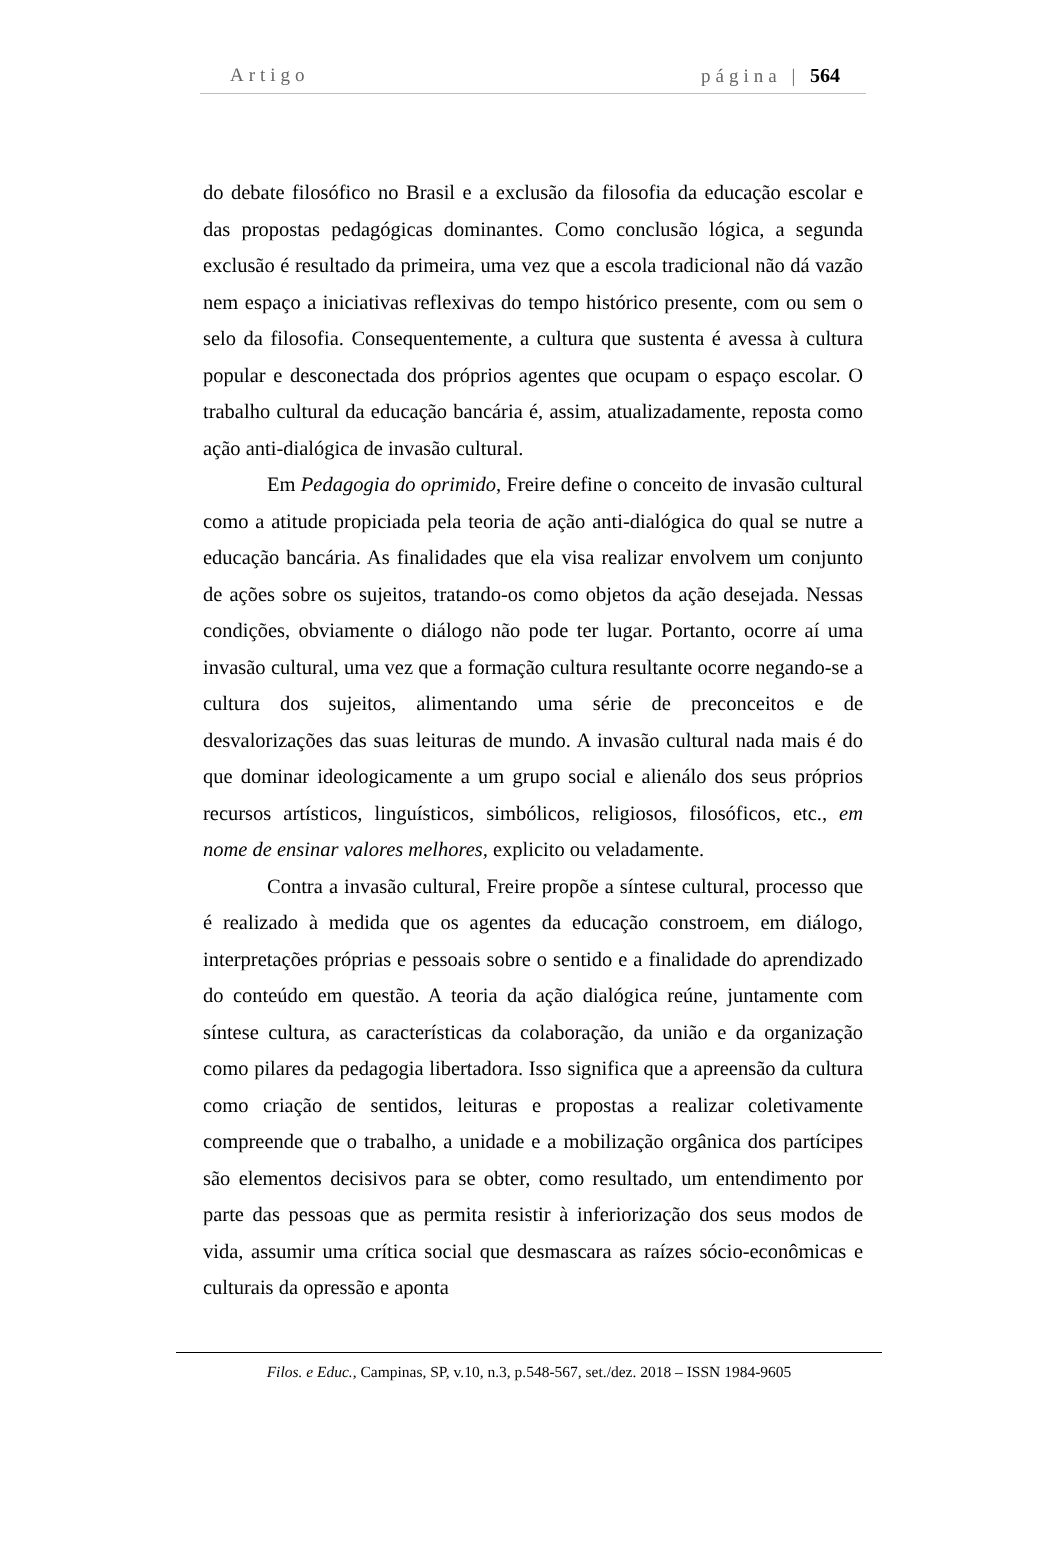Artigo página | 564
do debate filosófico no Brasil e a exclusão da filosofia da educação escolar e das propostas pedagógicas dominantes. Como conclusão lógica, a segunda exclusão é resultado da primeira, uma vez que a escola tradicional não dá vazão nem espaço a iniciativas reflexivas do tempo histórico presente, com ou sem o selo da filosofia. Consequentemente, a cultura que sustenta é avessa à cultura popular e desconectada dos próprios agentes que ocupam o espaço escolar. O trabalho cultural da educação bancária é, assim, atualizadamente, reposta como ação anti-dialógica de invasão cultural.
Em Pedagogia do oprimido, Freire define o conceito de invasão cultural como a atitude propiciada pela teoria de ação anti-dialógica do qual se nutre a educação bancária. As finalidades que ela visa realizar envolvem um conjunto de ações sobre os sujeitos, tratando-os como objetos da ação desejada. Nessas condições, obviamente o diálogo não pode ter lugar. Portanto, ocorre aí uma invasão cultural, uma vez que a formação cultura resultante ocorre negando-se a cultura dos sujeitos, alimentando uma série de preconceitos e de desvalorizações das suas leituras de mundo. A invasão cultural nada mais é do que dominar ideologicamente a um grupo social e alienálo dos seus próprios recursos artísticos, linguísticos, simbólicos, religiosos, filosóficos, etc., em nome de ensinar valores melhores, explicito ou veladamente.
Contra a invasão cultural, Freire propõe a síntese cultural, processo que é realizado à medida que os agentes da educação constroem, em diálogo, interpretações próprias e pessoais sobre o sentido e a finalidade do aprendizado do conteúdo em questão. A teoria da ação dialógica reúne, juntamente com síntese cultura, as características da colaboração, da união e da organização como pilares da pedagogia libertadora. Isso significa que a apreensão da cultura como criação de sentidos, leituras e propostas a realizar coletivamente compreende que o trabalho, a unidade e a mobilização orgânica dos partícipes são elementos decisivos para se obter, como resultado, um entendimento por parte das pessoas que as permita resistir à inferiorização dos seus modos de vida, assumir uma crítica social que desmascara as raízes sócio-econômicas e culturais da opressão e aponta
Filos. e Educ., Campinas, SP, v.10, n.3, p.548-567, set./dez. 2018 – ISSN 1984-9605